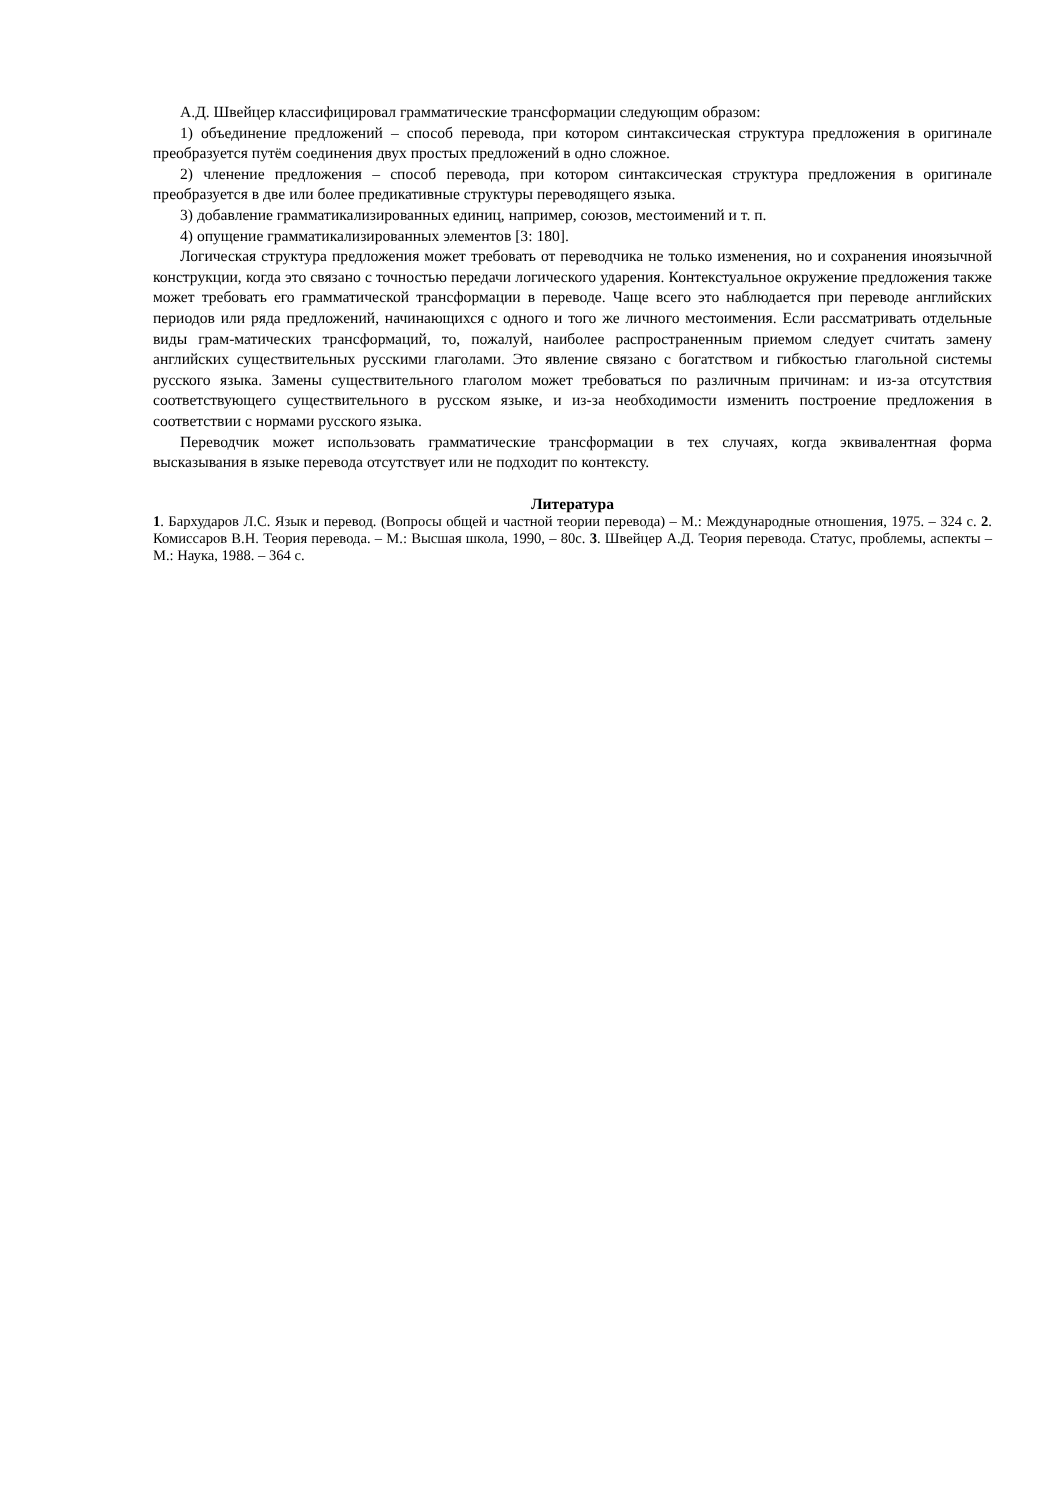А.Д. Швейцер классифицировал грамматические трансформации следующим образом:
1) объединение предложений – способ перевода, при котором синтаксическая структура предложения в оригинале преобразуется путём соединения двух простых предложений в одно сложное.
2) членение предложения – способ перевода, при котором синтаксическая структура предложения в оригинале преобразуется в две или более предикативные структуры переводящего языка.
3) добавление грамматикализированных единиц, например, союзов, местоимений и т. п.
4) опущение грамматикализированных элементов [3: 180].
Логическая структура предложения может требовать от переводчика не только изменения, но и сохранения иноязычной конструкции, когда это связано с точностью передачи логического ударения. Контекстуальное окружение предложения также может требовать его грамматической трансформации в переводе. Чаще всего это наблюдается при переводе английских периодов или ряда предложений, начинающихся с одного и того же личного местоимения. Если рассматривать отдельные виды грам-матических трансформаций, то, пожалуй, наиболее распространенным приемом следует считать замену английских существительных русскими глаголами. Это явление связано с богатством и гибкостью глагольной системы русского языка. Замены существительного глаголом может требоваться по различным причинам: и из-за отсутствия соответствующего существительного в русском языке, и из-за необходимости изменить построение предложения в соответствии с нормами русского языка.
Переводчик может использовать грамматические трансформации в тех случаях, когда эквивалентная форма высказывания в языке перевода отсутствует или не подходит по контексту.
Литература
1. Бархударов Л.С. Язык и перевод. (Вопросы общей и частной теории перевода) – М.: Международные отношения, 1975. – 324 с. 2. Комиссаров В.Н. Теория перевода. – М.: Высшая школа, 1990, – 80с. 3. Швейцер А.Д. Теория перевода. Статус, проблемы, аспекты – М.: Наука, 1988. – 364 с.